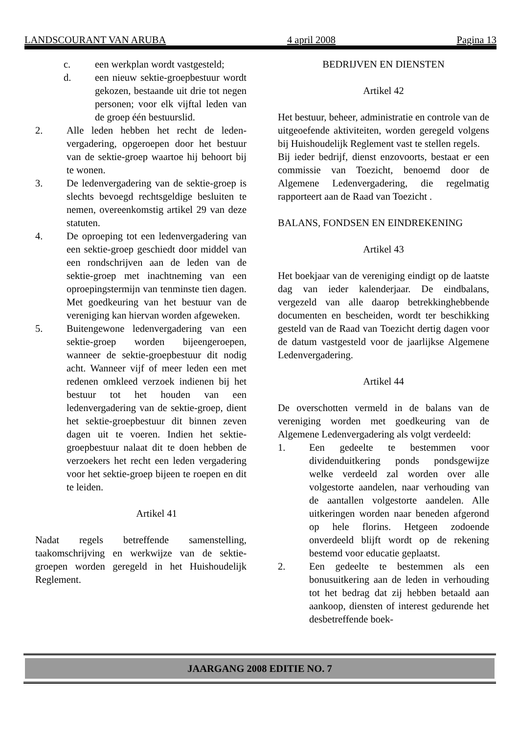LANDSCOURANT VAN ARUBA 4 april 2008 Pagina 13
c. een werkplan wordt vastgesteld;
d. een nieuw sektie-groepbestuur wordt gekozen, bestaande uit drie tot negen personen; voor elk vijftal leden van de groep één bestuurslid.
2. Alle leden hebben het recht de leden-vergadering, opgeroepen door het bestuur van de sektie-groep waartoe hij behoort bij te wonen.
3. De ledenvergadering van de sektie-groep is slechts bevoegd rechtsgeldige besluiten te nemen, overeenkomstig artikel 29 van deze statuten.
4. De oproeping tot een ledenvergadering van een sektie-groep geschiedt door middel van een rondschrijven aan de leden van de sektie-groep met inachtneming van een oproepingstermijn van tenminste tien dagen. Met goedkeuring van het bestuur van de vereniging kan hiervan worden afgeweken.
5. Buitengewone ledenvergadering van een sektie-groep worden bijeengeroepen, wanneer de sektie-groepbestuur dit nodig acht. Wanneer vijf of meer leden een met redenen omkleed verzoek indienen bij het bestuur tot het houden van een ledenvergadering van de sektie-groep, dient het sektie-groepbestuur dit binnen zeven dagen uit te voeren. Indien het sektie-groepbestuur nalaat dit te doen hebben de verzoekers het recht een leden vergadering voor het sektie-groep bijeen te roepen en dit te leiden.
Artikel 41
Nadat regels betreffende samenstelling, taakomschrijving en werkwijze van de sektie-groepen worden geregeld in het Huishoudelijk Reglement.
BEDRIJVEN EN DIENSTEN
Artikel 42
Het bestuur, beheer, administratie en controle van de uitgeoefende aktiviteiten, worden geregeld volgens bij Huishoudelijk Reglement vast te stellen regels.
Bij ieder bedrijf, dienst enzovoorts, bestaat er een commissie van Toezicht, benoemd door de Algemene Ledenvergadering, die regelmatig rapporteert aan de Raad van Toezicht .
BALANS, FONDSEN EN EINDREKENING
Artikel 43
Het boekjaar van de vereniging eindigt op de laatste dag van ieder kalenderjaar. De eindbalans, vergezeld van alle daarop betrekkinghebbende documenten en bescheiden, wordt ter beschikking gesteld van de Raad van Toezicht dertig dagen voor de datum vastgesteld voor de jaarlijkse Algemene Ledenvergadering.
Artikel 44
De overschotten vermeld in de balans van de vereniging worden met goedkeuring van de Algemene Ledenvergadering als volgt verdeeld:
1. Een gedeelte te bestemmen voor dividenduitkering ponds pondsgewijze welke verdeeld zal worden over alle volgestorte aandelen, naar verhouding van de aantallen volgestorte aandelen. Alle uitkeringen worden naar beneden afgerond op hele florins. Hetgeen zodoende onverdeeld blijft wordt op de rekening bestemd voor educatie geplaatst.
2. Een gedeelte te bestemmen als een bonusuitkering aan de leden in verhouding tot het bedrag dat zij hebben betaald aan aankoop, diensten of interest gedurende het desbetreffende boek-
JAARGANG 2008 EDITIE NO. 7